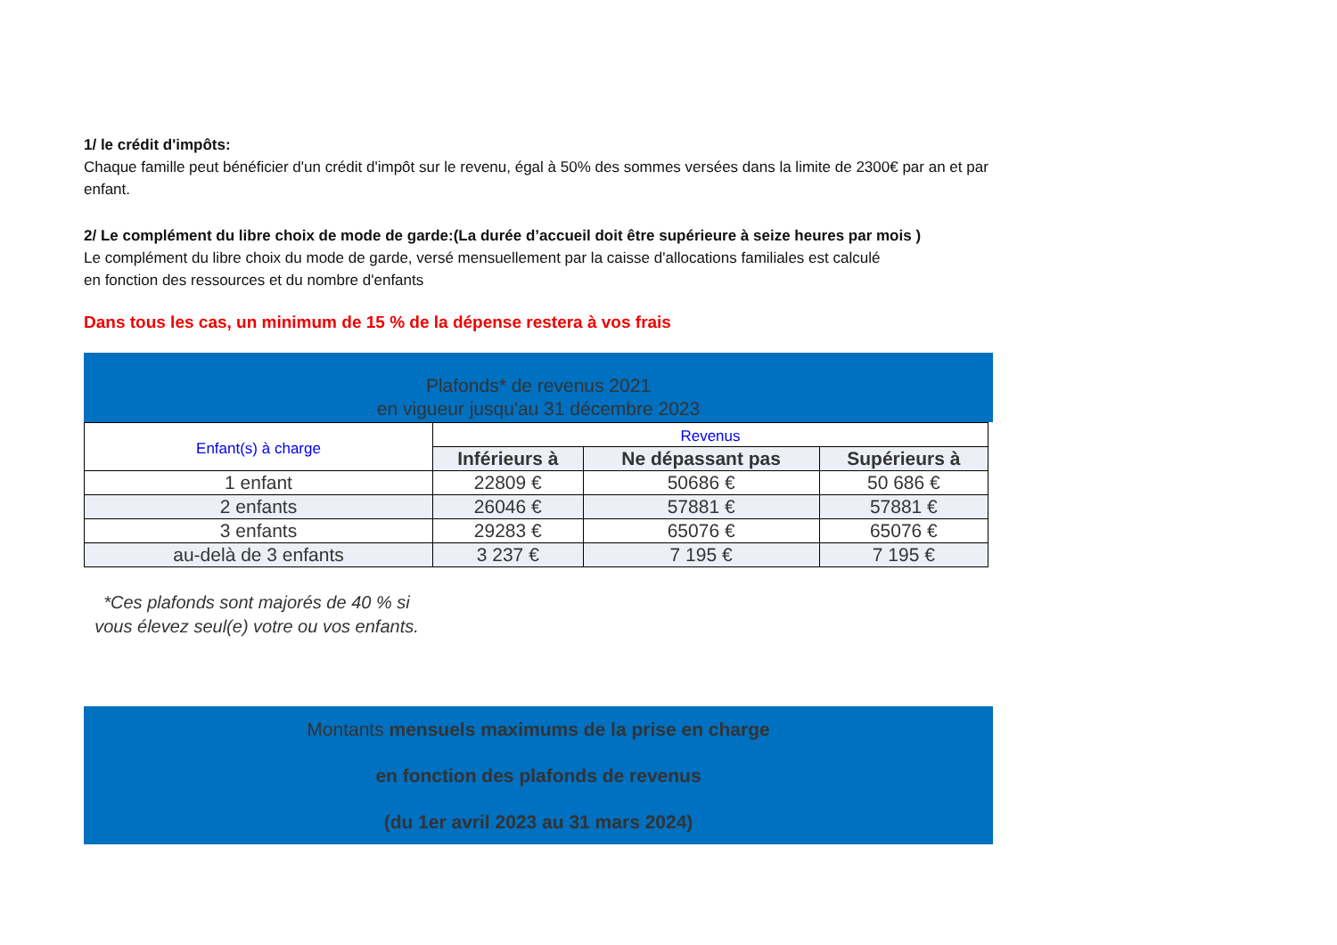1/ le crédit d'impôts:
Chaque famille peut bénéficier d'un crédit d'impôt sur le revenu, égal à 50% des sommes versées dans la limite de 2300€ par an et par enfant.
2/ Le complément du libre choix de mode de garde:(La durée d’accueil doit être supérieure à seize heures par mois )
Le complément du libre choix du mode de garde, versé mensuellement par la caisse d'allocations familiales est calculé
en fonction des ressources et du nombre d'enfants
Dans tous les cas, un minimum de 15 % de la dépense restera à vos frais
Plafonds* de revenus 2021
en vigueur jusqu'au 31 décembre 2023
| Enfant(s) à charge | Revenus | | |
| | Inférieurs à | Ne dépassant pas | Supérieurs à |
| 1 enfant | 22809 € | 50686 € | 50 686 € |
| 2 enfants | 26046 € | 57881 € | 57881 € |
| 3 enfants | 29283 € | 65076 € | 65076 € |
| au-delà de 3 enfants | 3 237 € | 7 195 € | 7 195 € |
*Ces plafonds sont majorés de 40 % si vous élevez seul(e) votre ou vos enfants.
Montants mensuels maximums de la prise en charge
en fonction des plafonds de revenus
(du 1er avril 2023 au 31 mars 2024)